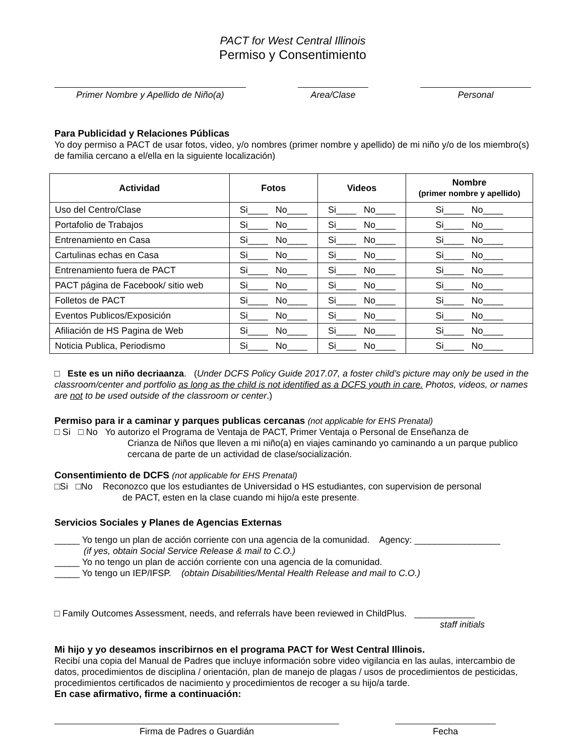PACT for West Central Illinois
Permiso y Consentimiento
Primer Nombre y Apellido de Niño(a) Area/Clase Personal
Para Publicidad y Relaciones Públicas
Yo doy permiso a PACT de usar fotos, video, y/o nombres (primer nombre y apellido) de mi niño y/o de los miembro(s) de familia cercano a el/ella en la siguiente localización)
| Actividad | Fotos | Videos | Nombre (primer nombre y apellido) |
| --- | --- | --- | --- |
| Uso del Centro/Clase | Si____ No____ | Si____ No____ | Si____ No____ |
| Portafolio de Trabajos | Si____ No____ | Si____ No____ | Si____ No____ |
| Entrenamiento en Casa | Si____ No____ | Si____ No____ | Si____ No____ |
| Cartulinas echas en Casa | Si____ No____ | Si____ No____ | Si____ No____ |
| Entrenamiento fuera de PACT | Si____ No____ | Si____ No____ | Si____ No____ |
| PACT página de Facebook/ sitio web | Si____ No____ | Si____ No____ | Si____ No____ |
| Folletos de PACT | Si____ No____ | Si____ No____ | Si____ No____ |
| Eventos Publicos/Exposición | Si____ No____ | Si____ No____ | Si____ No____ |
| Afiliación de HS Pagina de Web | Si____ No____ | Si____ No____ | Si____ No____ |
| Noticia Publica, Periodismo | Si____ No____ | Si____ No____ | Si____ No____ |
□ Este es un niño decriaanza. (Under DCFS Policy Guide 2017.07, a foster child’s picture may only be used in the classroom/center and portfolio as long as the child is not identified as a DCFS youth in care. Photos, videos, or names are not to be used outside of the classroom or center.)
Permiso para ir a caminar y parques publicas cercanas (not applicable for EHS Prenatal)
□ Si □ No Yo autorizo el Programa de Ventaja de PACT, Primer Ventaja o Personal de Enseñanza de
Crianza de Niños que lleven a mi niño(a) en viajes caminando yo caminando a un parque publico cercana de parte de un actividad de clase/socialización.
Consentimiento de DCFS (not applicable for EHS Prenatal)
□Si □No Reconozco que los estudiantes de Universidad o HS estudiantes, con supervision de personal
de PACT, esten en la clase cuando mi hijo/a este presente.
Servicios Sociales y Planes de Agencias Externas
_____ Yo tengo un plan de acción corriente con una agencia de la comunidad. Agency: _________________
(if yes, obtain Social Service Release & mail to C.O.)
_____ Yo no tengo un plan de acción corriente con una agencia de la comunidad.
_____ Yo tengo un IEP/IFSP. (obtain Disabilities/Mental Health Release and mail to C.O.)
□ Family Outcomes Assessment, needs, and referrals have been reviewed in ChildPlus. ____________
staff initials
Mi hijo y yo deseamos inscribirnos en el programa PACT for West Central Illinois.
Recibí una copia del Manual de Padres que incluye información sobre video vigilancia en las aulas, intercambio de datos, procedimientos de disciplina / orientación, plan de manejo de plagas / usos de procedimientos de pesticidas, procedimientos certificados de nacimiento y procedimientos de recoger a su hijo/a tarde.
En case afirmativo, firme a continuación:
Firma de Padres o Guardián Fecha